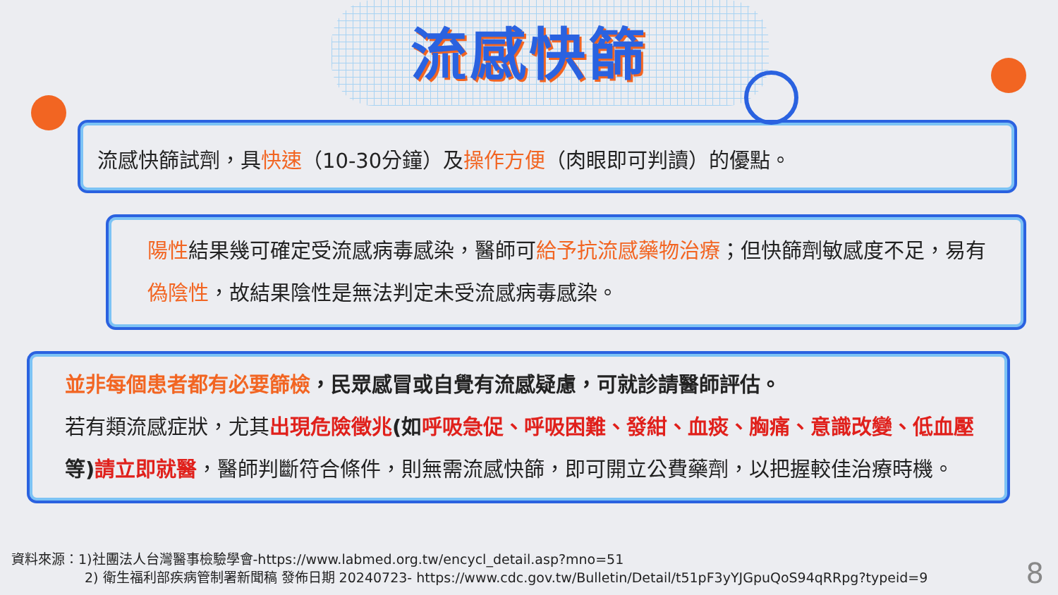流感快篩
流感快篩試劑，具快速（10-30分鐘）及操作方便（肉眼即可判讀）的優點。
陽性結果幾可確定受流感病毒感染，醫師可給予抗流感藥物治療；但快篩劑敏感度不足，易有偽陰性，故結果陰性是無法判定未受流感病毒感染。
並非每個患者都有必要篩檢，民眾感冒或自覺有流感疑慮，可就診請醫師評估。
若有類流感症狀，尤其 出現危險徵兆(如呼吸急促、呼吸困難、發紺、血痰、胸痛、意識改變、低血壓等)請立即就醫，醫師判斷符合條件，則無需流感快篩，即可開立公費藥劑，以把握較佳治療時機。
資料來源：1)社團法人台灣醫事檢驗學會-https://www.labmed.org.tw/encycl_detail.asp?mno=51
2) 衛生福利部疾病管制署新聞稿 發佈日期 20240723- https://www.cdc.gov.tw/Bulletin/Detail/t51pF3yYJGpuQoS94qRRpg?typeid=9
8